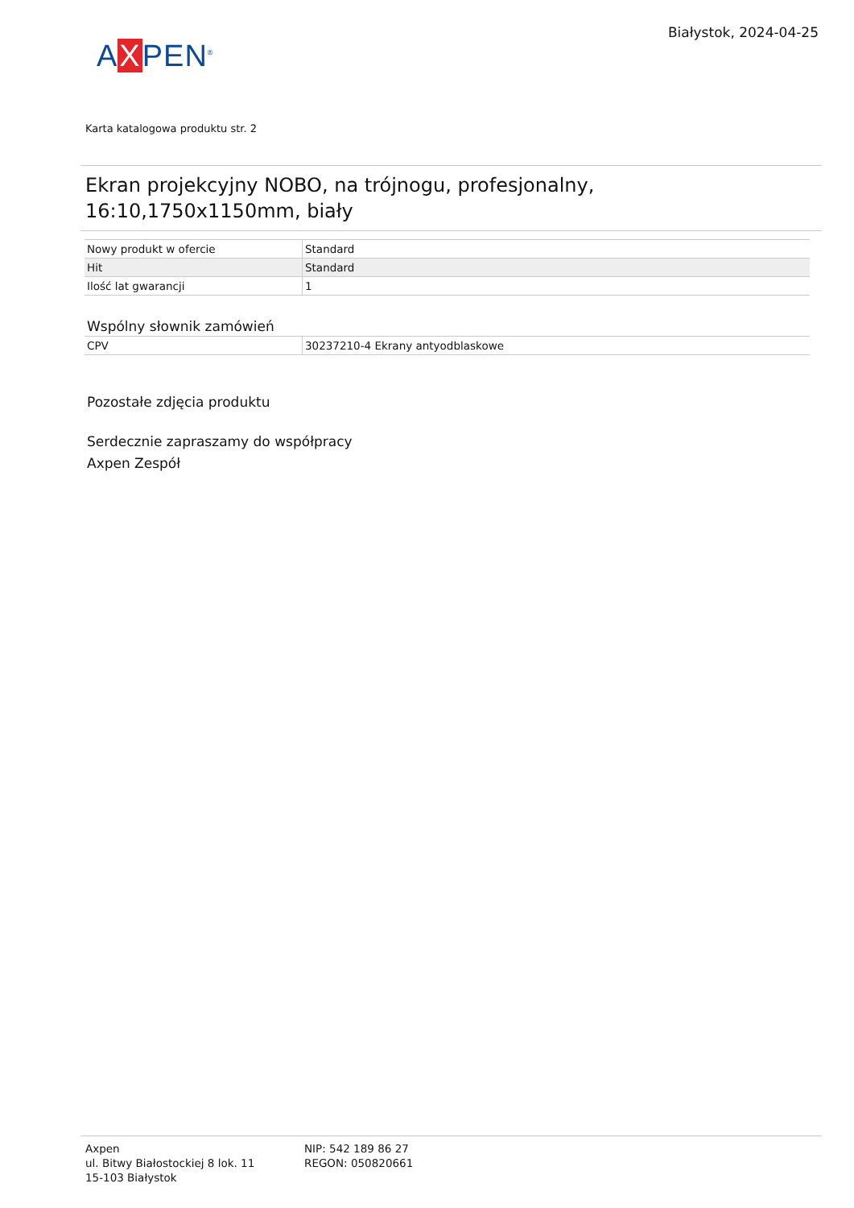AXPEN<sup>®</sup>
Białystok, 2024-04-25
Karta katalogowa produktu str. 2
Ekran projekcyjny NOBO, na trójnogu, profesjonalny, 16:10,1750x1150mm, biały
| Nowy produkt w ofercie | Standard |
| Hit | Standard |
| Ilość lat gwarancji | 1 |
Wspólny słownik zamówień
| CPV | 30237210-4 Ekrany antyodblaskowe |
Pozostałe zdjęcia produktu
Serdecznie zapraszamy do współpracy
Axpen Zespół
Axpen
ul. Bitwy Białostockiej 8 lok. 11
15-103 Białystok
NIP: 542 189 86 27
REGON: 050820661